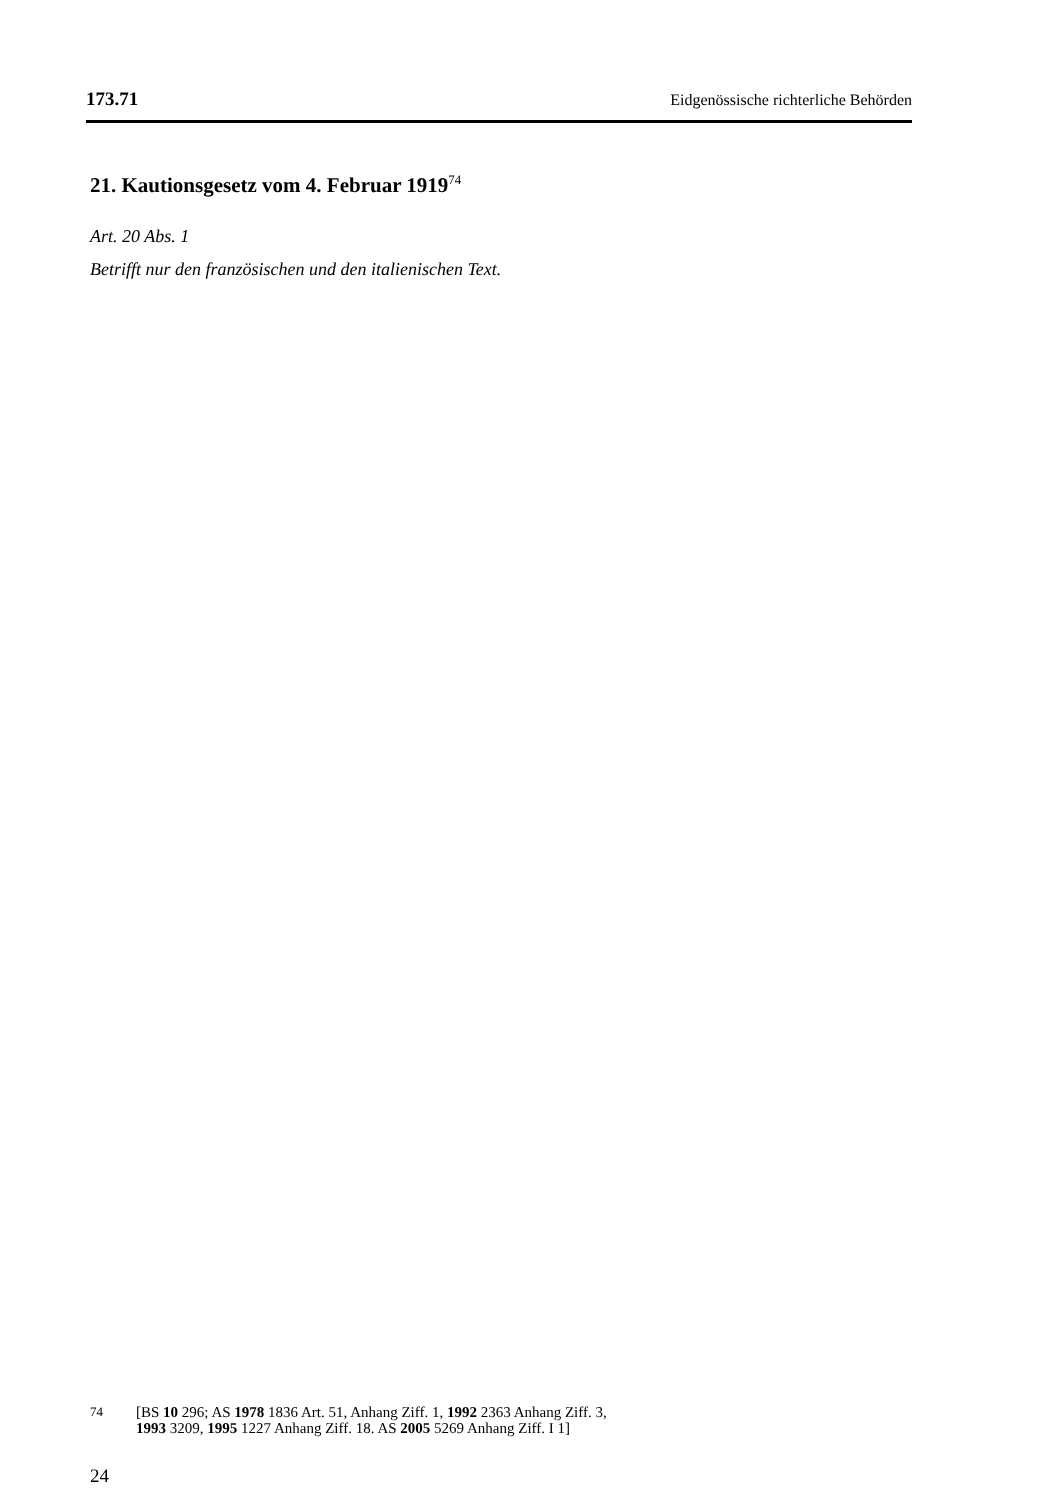173.71 Eidgenössische richterliche Behörden
21. Kautionsgesetz vom 4. Februar 1919<sup>74</sup>
Art. 20 Abs. 1
Betrifft nur den französischen und den italienischen Text.
74 [BS 10 296; AS 1978 1836 Art. 51, Anhang Ziff. 1, 1992 2363 Anhang Ziff. 3,
1993 3209, 1995 1227 Anhang Ziff. 18. AS 2005 5269 Anhang Ziff. I 1]
24